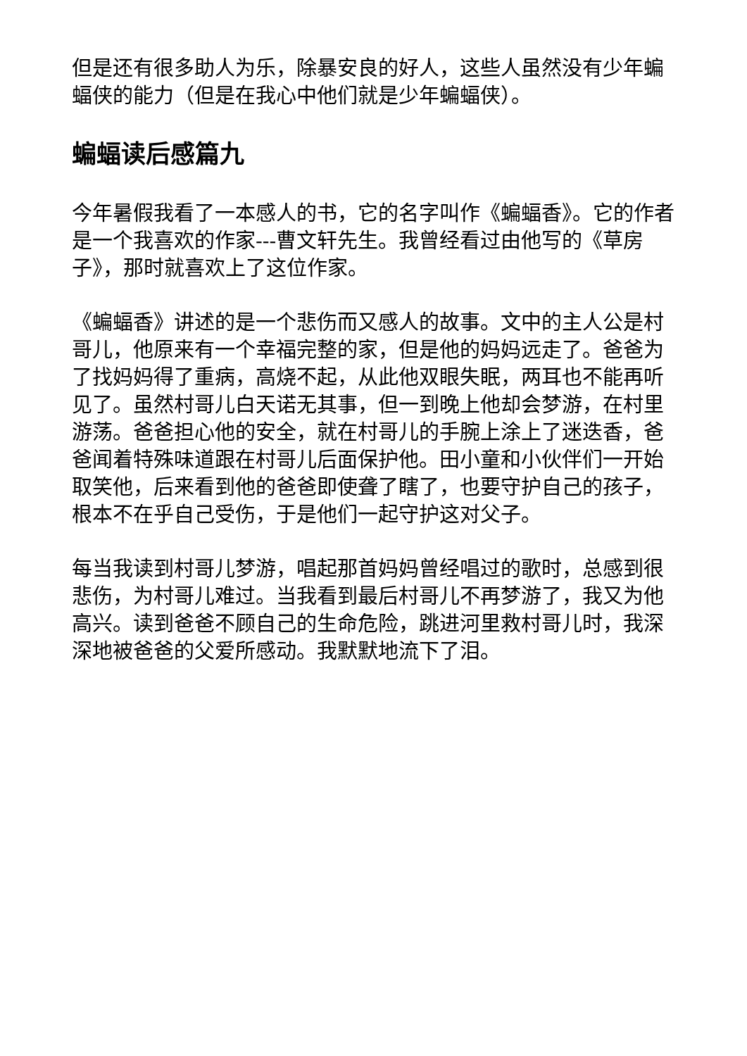但是还有很多助人为乐，除暴安良的好人，这些人虽然没有少年蝙蝠侠的能力（但是在我心中他们就是少年蝙蝠侠）。
蝙蝠读后感篇九
今年暑假我看了一本感人的书，它的名字叫作《蝙蝠香》。它的作者是一个我喜欢的作家---曹文轩先生。我曾经看过由他写的《草房子》，那时就喜欢上了这位作家。
《蝙蝠香》讲述的是一个悲伤而又感人的故事。文中的主人公是村哥儿，他原来有一个幸福完整的家，但是他的妈妈远走了。爸爸为了找妈妈得了重病，高烧不起，从此他双眼失眠，两耳也不能再听见了。虽然村哥儿白天诺无其事，但一到晚上他却会梦游，在村里游荡。爸爸担心他的安全，就在村哥儿的手腕上涂上了迷迭香，爸爸闻着特殊味道跟在村哥儿后面保护他。田小童和小伙伴们一开始取笑他，后来看到他的爸爸即使聋了瞎了，也要守护自己的孩子，根本不在乎自己受伤，于是他们一起守护这对父子。
每当我读到村哥儿梦游，唱起那首妈妈曾经唱过的歌时，总感到很悲伤，为村哥儿难过。当我看到最后村哥儿不再梦游了，我又为他高兴。读到爸爸不顾自己的生命危险，跳进河里救村哥儿时，我深深地被爸爸的父爱所感动。我默默地流下了泪。